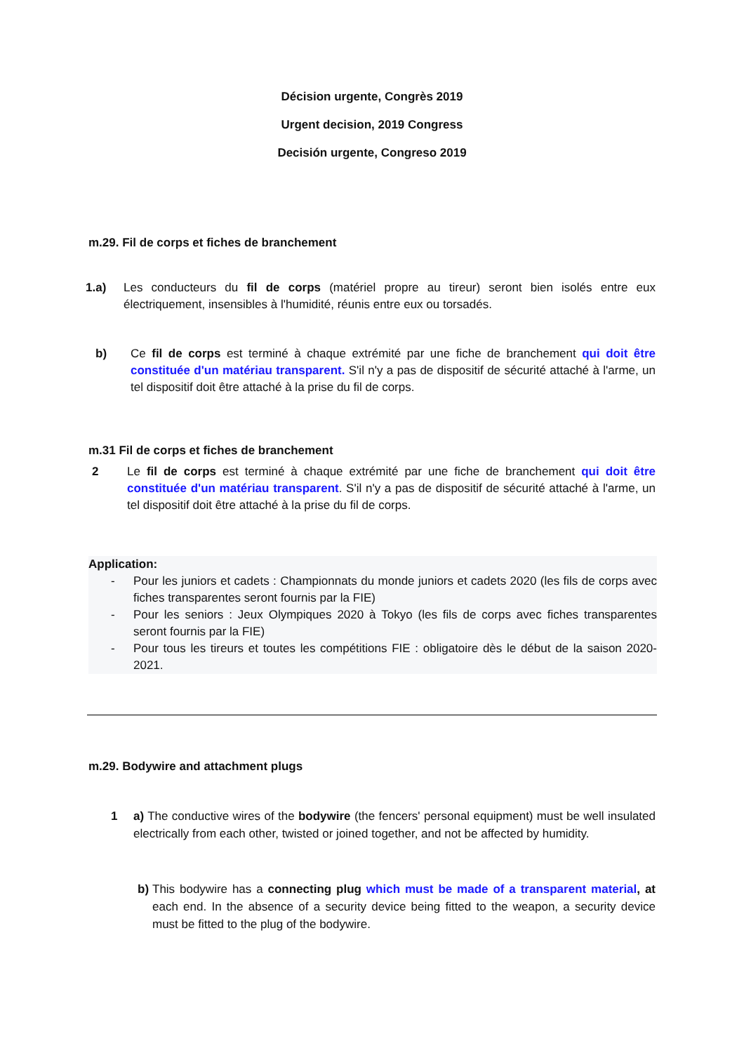Décision urgente, Congrès 2019
Urgent decision, 2019 Congress
Decisión urgente, Congreso 2019
m.29. Fil de corps et fiches de branchement
1.a) Les conducteurs du fil de corps (matériel propre au tireur) seront bien isolés entre eux électriquement, insensibles à l'humidité, réunis entre eux ou torsadés.
b) Ce fil de corps est terminé à chaque extrémité par une fiche de branchement qui doit être constituée d'un matériau transparent. S'il n'y a pas de dispositif de sécurité attaché à l'arme, un tel dispositif doit être attaché à la prise du fil de corps.
m.31 Fil de corps et fiches de branchement
2 Le fil de corps est terminé à chaque extrémité par une fiche de branchement qui doit être constituée d'un matériau transparent. S'il n'y a pas de dispositif de sécurité attaché à l'arme, un tel dispositif doit être attaché à la prise du fil de corps.
Application:
- Pour les juniors et cadets : Championnats du monde juniors et cadets 2020 (les fils de corps avec fiches transparentes seront fournis par la FIE)
- Pour les seniors : Jeux Olympiques 2020 à Tokyo (les fils de corps avec fiches transparentes seront fournis par la FIE)
- Pour tous les tireurs et toutes les compétitions FIE : obligatoire dès le début de la saison 2020-2021.
m.29. Bodywire and attachment plugs
1 a) The conductive wires of the bodywire (the fencers' personal equipment) must be well insulated electrically from each other, twisted or joined together, and not be affected by humidity.
b) This bodywire has a connecting plug which must be made of a transparent material, at each end. In the absence of a security device being fitted to the weapon, a security device must be fitted to the plug of the bodywire.